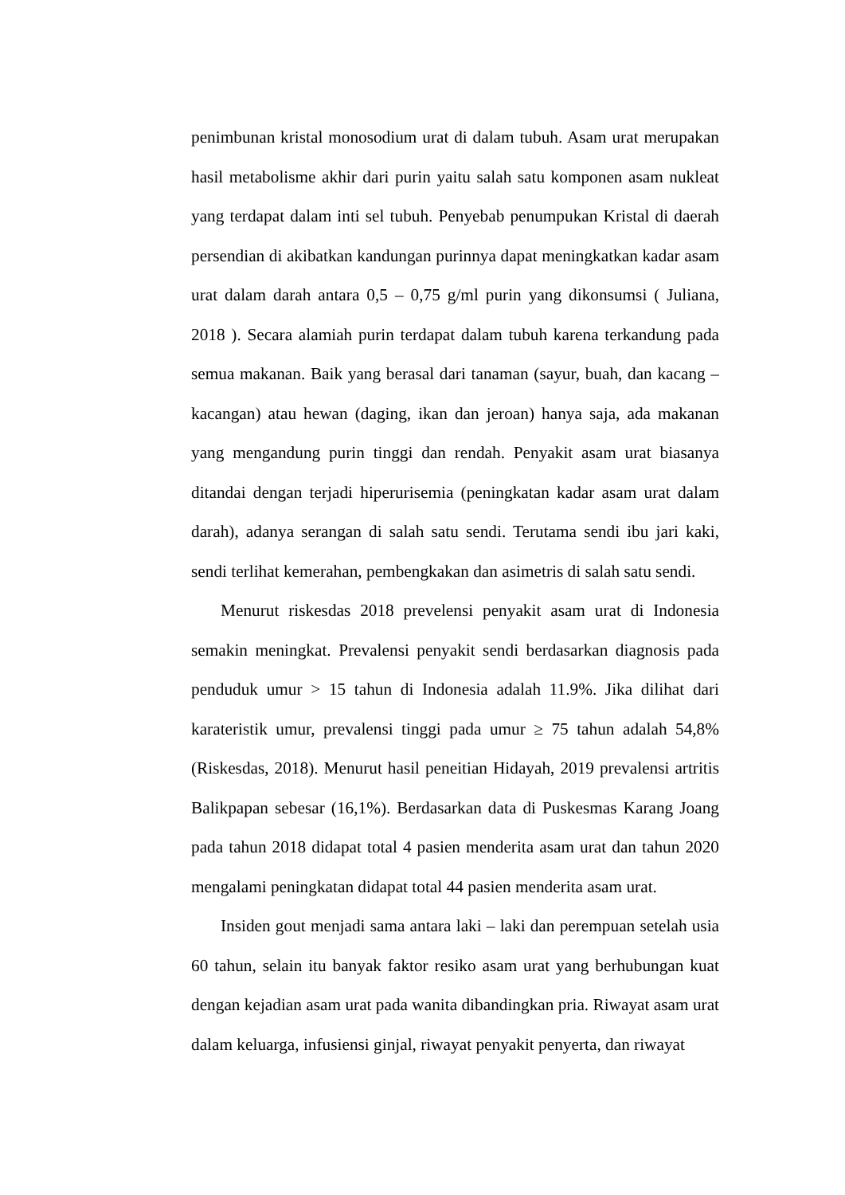penimbunan kristal monosodium urat di dalam tubuh. Asam urat merupakan hasil metabolisme akhir dari purin yaitu salah satu komponen asam nukleat yang terdapat dalam inti sel tubuh. Penyebab penumpukan Kristal di daerah persendian di akibatkan kandungan purinnya dapat meningkatkan kadar asam urat dalam darah antara 0,5 – 0,75 g/ml purin yang dikonsumsi ( Juliana, 2018 ). Secara alamiah purin terdapat dalam tubuh karena terkandung pada semua makanan. Baik yang berasal dari tanaman (sayur, buah, dan kacang – kacangan) atau hewan (daging, ikan dan jeroan) hanya saja, ada makanan yang mengandung purin tinggi dan rendah. Penyakit asam urat biasanya ditandai dengan terjadi hiperurisemia (peningkatan kadar asam urat dalam darah), adanya serangan di salah satu sendi. Terutama sendi ibu jari kaki, sendi terlihat kemerahan, pembengkakan dan asimetris di salah satu sendi.
Menurut riskesdas 2018 prevelensi penyakit asam urat di Indonesia semakin meningkat. Prevalensi penyakit sendi berdasarkan diagnosis pada penduduk umur > 15 tahun di Indonesia adalah 11.9%. Jika dilihat dari karateristik umur, prevalensi tinggi pada umur ≥ 75 tahun adalah 54,8% (Riskesdas, 2018). Menurut hasil peneitian Hidayah, 2019 prevalensi artritis Balikpapan sebesar (16,1%). Berdasarkan data di Puskesmas Karang Joang pada tahun 2018 didapat total 4 pasien menderita asam urat dan tahun 2020 mengalami peningkatan didapat total 44 pasien menderita asam urat.
Insiden gout menjadi sama antara laki – laki dan perempuan setelah usia 60 tahun, selain itu banyak faktor resiko asam urat yang berhubungan kuat dengan kejadian asam urat pada wanita dibandingkan pria. Riwayat asam urat dalam keluarga, infusiensi ginjal, riwayat penyakit penyerta, dan riwayat